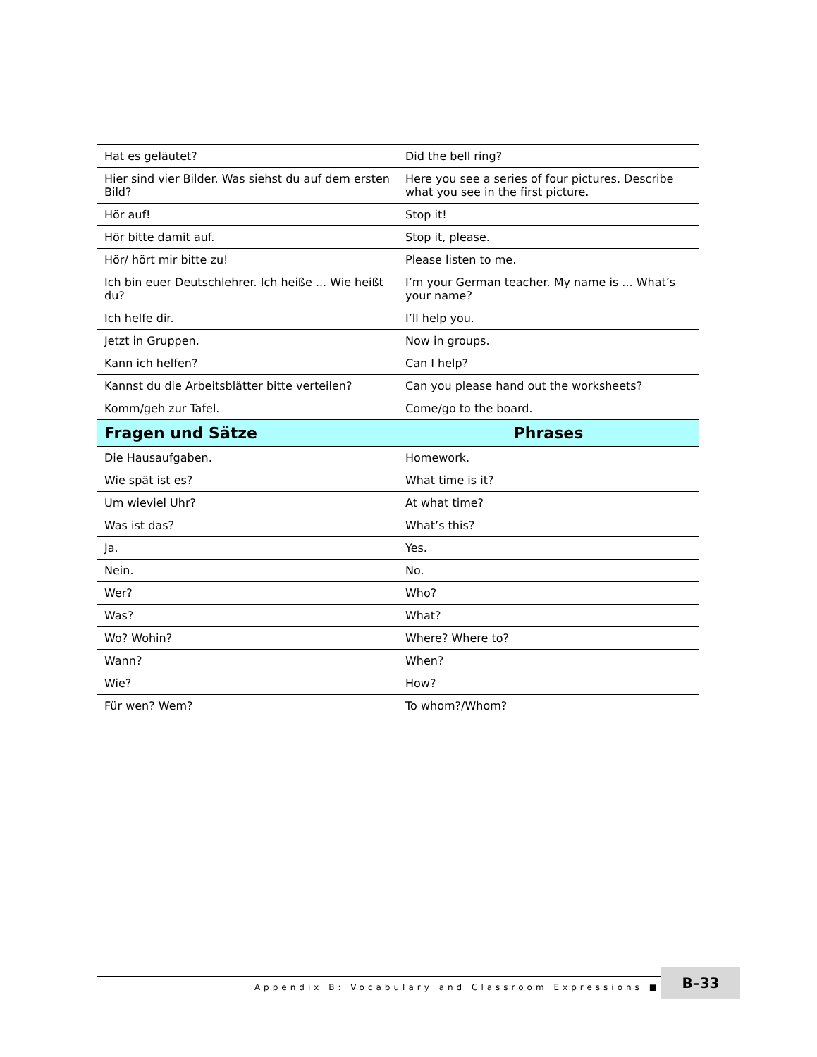| Hat es geläutet? | Did the bell ring? |
| Hier sind vier Bilder. Was siehst du auf dem ersten Bild? | Here you see a series of four pictures. Describe what you see in the first picture. |
| Hör auf! | Stop it! |
| Hör bitte damit auf. | Stop it, please. |
| Hör/ hört mir bitte zu! | Please listen to me. |
| Ich bin euer Deutschlehrer. Ich heiße ... Wie heißt du? | I’m your German teacher. My name is ... What’s your name? |
| Ich helfe dir. | I’ll help you. |
| Jetzt in Gruppen. | Now in groups. |
| Kann ich helfen? | Can I help? |
| Kannst du die Arbeitsblätter bitte verteilen? | Can you please hand out the worksheets? |
| Komm/geh zur Tafel. | Come/go to the board. |
| Fragen und Sätze | Phrases |
| Die Hausaufgaben. | Homework. |
| Wie spät ist es? | What time is it? |
| Um wieviel Uhr? | At what time? |
| Was ist das? | What’s this? |
| Ja. | Yes. |
| Nein. | No. |
| Wer? | Who? |
| Was? | What? |
| Wo? Wohin? | Where? Where to? |
| Wann? | When? |
| Wie? | How? |
| Für wen? Wem? | To whom?/Whom? |
Appendix B: Vocabulary and Classroom Expressions ■ B–33